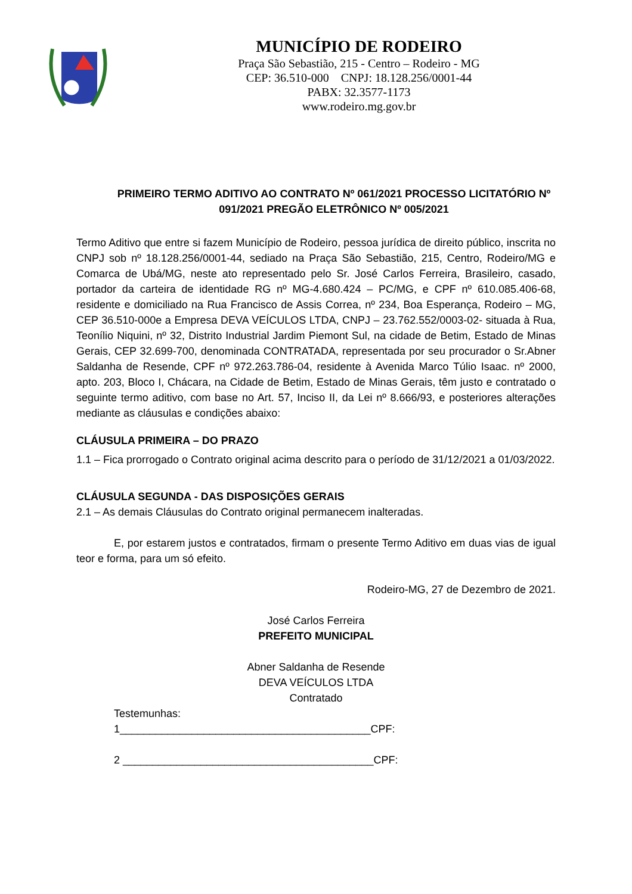MUNICÍPIO DE RODEIRO
Praça São Sebastião, 215 - Centro – Rodeiro - MG
CEP: 36.510-000 CNPJ: 18.128.256/0001-44
PABX: 32.3577-1173
www.rodeiro.mg.gov.br
PRIMEIRO TERMO ADITIVO AO CONTRATO Nº 061/2021 PROCESSO LICITATÓRIO Nº 091/2021 PREGÃO ELETRÔNICO Nº 005/2021
Termo Aditivo que entre si fazem Município de Rodeiro, pessoa jurídica de direito público, inscrita no CNPJ sob nº 18.128.256/0001-44, sediado na Praça São Sebastião, 215, Centro, Rodeiro/MG e Comarca de Ubá/MG, neste ato representado pelo Sr. José Carlos Ferreira, Brasileiro, casado, portador da carteira de identidade RG nº MG-4.680.424 – PC/MG, e CPF nº 610.085.406-68, residente e domiciliado na Rua Francisco de Assis Correa, nº 234, Boa Esperança, Rodeiro – MG, CEP 36.510-000e a Empresa DEVA VEÍCULOS LTDA, CNPJ – 23.762.552/0003-02- situada à Rua, Teonílio Niquini, nº 32, Distrito Industrial Jardim Piemont Sul, na cidade de Betim, Estado de Minas Gerais, CEP 32.699-700, denominada CONTRATADA, representada por seu procurador o Sr.Abner Saldanha de Resende, CPF nº 972.263.786-04, residente à Avenida Marco Túlio Isaac. nº 2000, apto. 203, Bloco I, Chácara, na Cidade de Betim, Estado de Minas Gerais, têm justo e contratado o seguinte termo aditivo, com base no Art. 57, Inciso II, da Lei nº 8.666/93, e posteriores alterações mediante as cláusulas e condições abaixo:
CLÁUSULA PRIMEIRA – DO PRAZO
1.1 – Fica prorrogado o Contrato original acima descrito para o período de 31/12/2021 a 01/03/2022.
CLÁUSULA SEGUNDA - DAS DISPOSIÇÕES GERAIS
2.1 – As demais Cláusulas do Contrato original permanecem inalteradas.
E, por estarem justos e contratados, firmam o presente Termo Aditivo em duas vias de igual teor e forma, para um só efeito.
Rodeiro-MG, 27 de Dezembro de 2021.
José Carlos Ferreira
PREFEITO MUNICIPAL
Abner Saldanha de Resende
DEVA VEÍCULOS LTDA
Contratado
Testemunhas:
1__________________________________________CPF:
2 __________________________________________CPF: